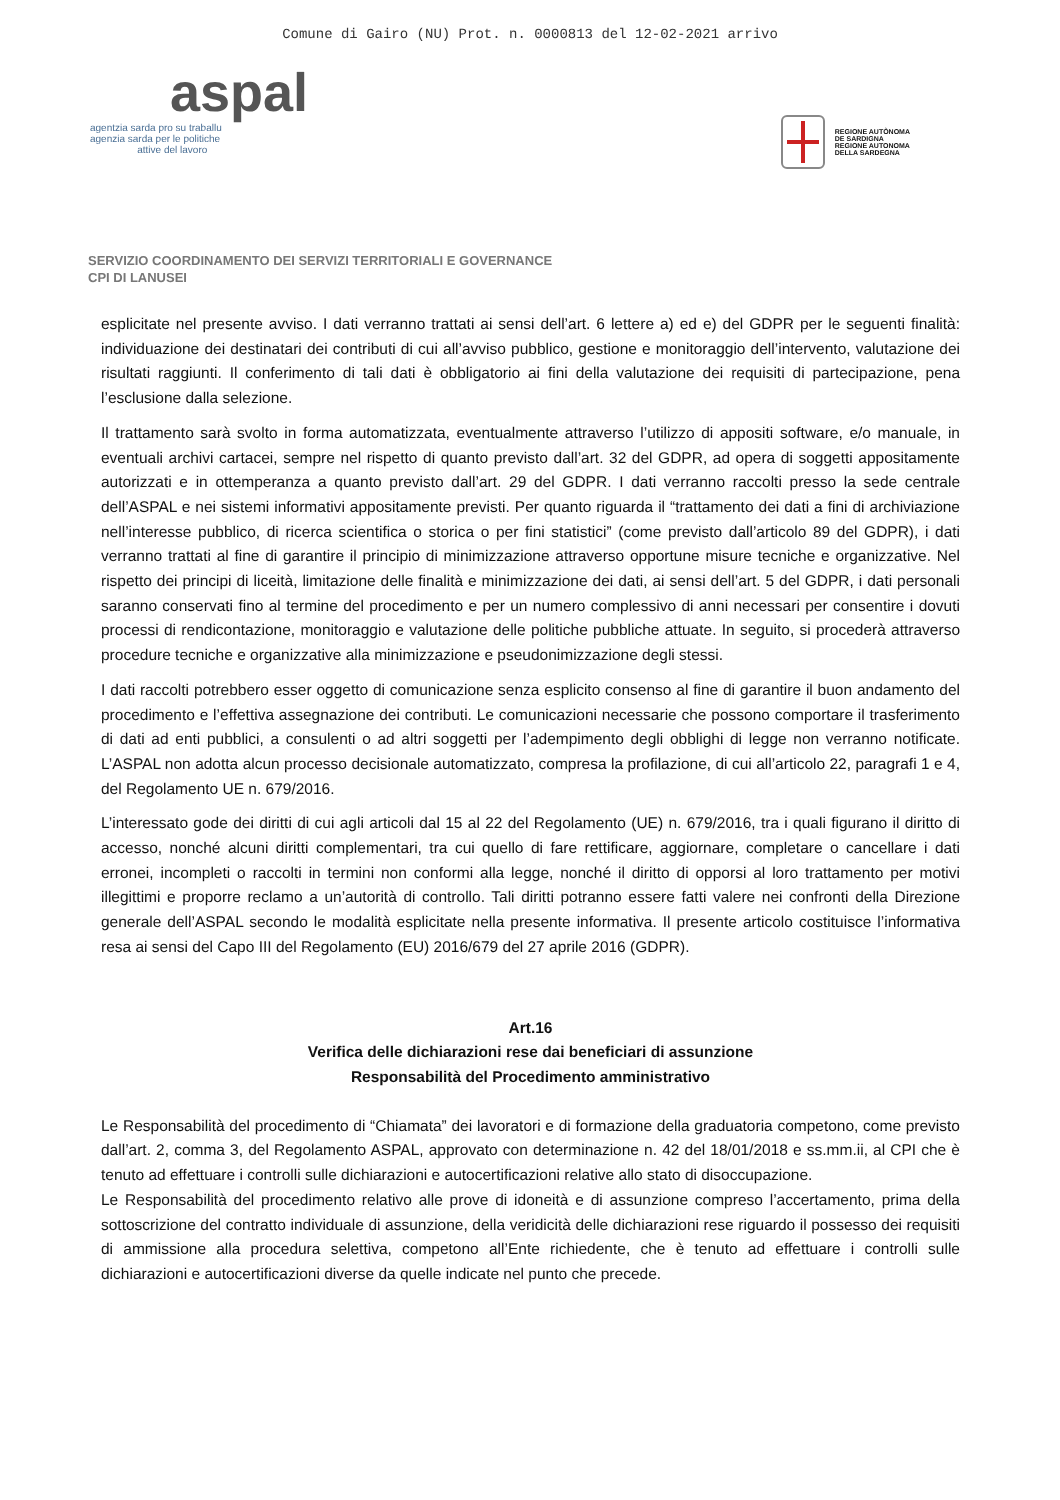Comune di Gairo (NU) Prot. n. 0000813 del 12-02-2021 arrivo
aspal
agentzia sarda pro su traballu
agenzia sarda per le politiche
attive del lavoro
REGIONE AUTÒNOMA
DE SARDIGNA
REGIONE AUTONOMA
DELLA SARDEGNA
SERVIZIO COORDINAMENTO DEI SERVIZI TERRITORIALI E GOVERNANCE
CPI DI LANUSEI
esplicitate nel presente avviso. I dati verranno trattati ai sensi dell’art. 6 lettere a) ed e) del GDPR per le seguenti finalità: individuazione dei destinatari dei contributi di cui all’avviso pubblico, gestione e monitoraggio dell’intervento, valutazione dei risultati raggiunti. Il conferimento di tali dati è obbligatorio ai fini della valutazione dei requisiti di partecipazione, pena l’esclusione dalla selezione.
Il trattamento sarà svolto in forma automatizzata, eventualmente attraverso l’utilizzo di appositi software, e/o manuale, in eventuali archivi cartacei, sempre nel rispetto di quanto previsto dall’art. 32 del GDPR, ad opera di soggetti appositamente autorizzati e in ottemperanza a quanto previsto dall’art. 29 del GDPR. I dati verranno raccolti presso la sede centrale dell’ASPAL e nei sistemi informativi appositamente previsti. Per quanto riguarda il “trattamento dei dati a fini di archiviazione nell’interesse pubblico, di ricerca scientifica o storica o per fini statistici” (come previsto dall’articolo 89 del GDPR), i dati verranno trattati al fine di garantire il principio di minimizzazione attraverso opportune misure tecniche e organizzative. Nel rispetto dei principi di liceità, limitazione delle finalità e minimizzazione dei dati, ai sensi dell’art. 5 del GDPR, i dati personali saranno conservati fino al termine del procedimento e per un numero complessivo di anni necessari per consentire i dovuti processi di rendicontazione, monitoraggio e valutazione delle politiche pubbliche attuate. In seguito, si procederà attraverso procedure tecniche e organizzative alla minimizzazione e pseudonimizzazione degli stessi.
I dati raccolti potrebbero esser oggetto di comunicazione senza esplicito consenso al fine di garantire il buon andamento del procedimento e l’effettiva assegnazione dei contributi. Le comunicazioni necessarie che possono comportare il trasferimento di dati ad enti pubblici, a consulenti o ad altri soggetti per l’adempimento degli obblighi di legge non verranno notificate. L’ASPAL non adotta alcun processo decisionale automatizzato, compresa la profilazione, di cui all’articolo 22, paragrafi 1 e 4, del Regolamento UE n. 679/2016.
L’interessato gode dei diritti di cui agli articoli dal 15 al 22 del Regolamento (UE) n. 679/2016, tra i quali figurano il diritto di accesso, nonché alcuni diritti complementari, tra cui quello di fare rettificare, aggiornare, completare o cancellare i dati erronei, incompleti o raccolti in termini non conformi alla legge, nonché il diritto di opporsi al loro trattamento per motivi illegittimi e proporre reclamo a un’autorità di controllo. Tali diritti potranno essere fatti valere nei confronti della Direzione generale dell’ASPAL secondo le modalità esplicitate nella presente informativa. Il presente articolo costituisce l’informativa resa ai sensi del Capo III del Regolamento (EU) 2016/679 del 27 aprile 2016 (GDPR).
Art.16
Verifica delle dichiarazioni rese dai beneficiari di assunzione
Responsabilità del Procedimento amministrativo
Le Responsabilità del procedimento di “Chiamata” dei lavoratori e di formazione della graduatoria competono, come previsto dall’art. 2, comma 3, del Regolamento ASPAL, approvato con determinazione n. 42 del 18/01/2018 e ss.mm.ii, al CPI che è tenuto ad effettuare i controlli sulle dichiarazioni e autocertificazioni relative allo stato di disoccupazione.
Le Responsabilità del procedimento relativo alle prove di idoneità e di assunzione compreso l’accertamento, prima della sottoscrizione del contratto individuale di assunzione, della veridicità delle dichiarazioni rese riguardo il possesso dei requisiti di ammissione alla procedura selettiva, competono all’Ente richiedente, che è tenuto ad effettuare i controlli sulle dichiarazioni e autocertificazioni diverse da quelle indicate nel punto che precede.